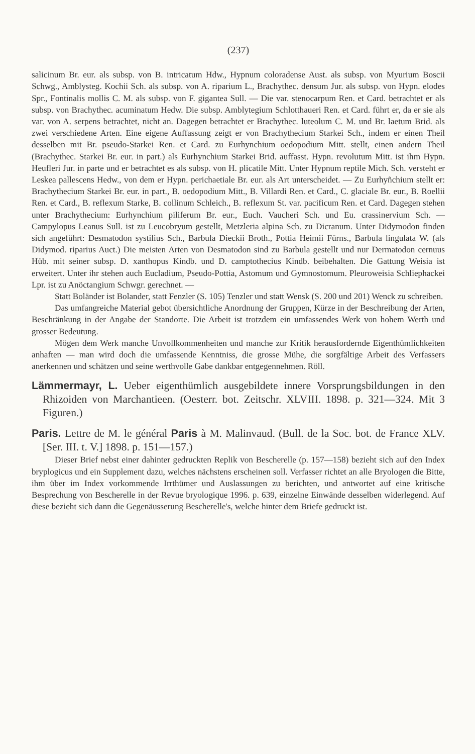(237)
salicinum Br. eur. als subsp. von B. intricatum Hdw., Hypnum coloradense Aust. als subsp. von Myurium Boscii Schwg., Amblysteg. Kochii Sch. als subsp. von A. riparium L., Brachythec. densum Jur. als subsp. von Hypn. elodes Spr., Fontinalis mollis C. M. als subsp. von F. gigantea Sull. — Die var. stenocarpum Ren. et Card. betrachtet er als subsp. von Brachythec. acuminatum Hedw. Die subsp. Amblytegium Schlotthaueri Ren. et Card. führt er, da er sie als var. von A. serpens betrachtet, nicht an. Dagegen betrachtet er Brachythec. luteolum C. M. und Br. laetum Brid. als zwei verschiedene Arten. Eine eigene Auffassung zeigt er von Brachythecium Starkei Sch., indem er einen Theil desselben mit Br. pseudo-Starkei Ren. et Card. zu Eurhynchium oedopodium Mitt. stellt, einen andern Theil (Brachythec. Starkei Br. eur. in part.) als Eurhynchium Starkei Brid. auffasst. Hypn. revolutum Mitt. ist ihm Hypn. Heufleri Jur. in parte und er betrachtet es als subsp. von H. plicatile Mitt. Unter Hypnum reptile Mich. Sch. versteht er Leskea pallescens Hedw., von dem er Hypn. perichaetiale Br. eur. als Art unterscheidet. — Zu Eurhyñchium stellt er: Brachythecium Starkei Br. eur. in part., B. oedopodium Mitt., B. Villardi Ren. et Card., C. glaciale Br. eur., B. Roellii Ren. et Card., B. reflexum Starke, B. collinum Schleich., B. reflexum St. var. pacificum Ren. et Card. Dagegen stehen unter Brachythecium: Eurhynchium piliferum Br. eur., Euch. Vaucheri Sch. und Eu. crassinervium Sch. — Campylopus Leanus Sull. ist zu Leucobryum gestellt, Metzleria alpina Sch. zu Dicranum. Unter Didymodon finden sich angeführt: Desmatodon systilius Sch., Barbula Dieckii Broth., Pottia Heimii Fürns., Barbula lingulata W. (als Didymod. riparius Auct.) Die meisten Arten von Desmatodon sind zu Barbula gestellt und nur Dermatodon cernuus Hüb. mit seiner subsp. D. xanthopus Kindb. und D. camptothecius Kindb. beibehalten. Die Gattung Weisia ist erweitert. Unter ihr stehen auch Eucladium, Pseudo-Pottia, Astomum und Gymnostomum. Pleuroweisia Schliephackei Lpr. ist zu Anöctangium Schwgr. gerechnet. —
Statt Boländer ist Bolander, statt Fenzler (S. 105) Tenzler und statt Wensk (S. 200 und 201) Wenck zu schreiben.
Das umfangreiche Material gebot übersichtliche Anordnung der Gruppen, Kürze in der Beschreibung der Arten, Beschränkung in der Angabe der Standorte. Die Arbeit ist trotzdem ein umfassendes Werk von hohem Werth und grosser Bedeutung.
Mögen dem Werk manche Unvollkommenheiten und manche zur Kritik herausfordernde Eigenthümlichkeiten anhaften — man wird doch die umfassende Kenntniss, die grosse Mühe, die sorgfältige Arbeit des Verfassers anerkennen und schätzen und seine werthvolle Gabe dankbar entgegennehmen. Röll.
Lämmermayr, L. Ueber eigenthümlich ausgebildete innere Vorsprungsbildungen in den Rhizoiden von Marchantieen. (Oesterr. bot. Zeitschr. XLVIII. 1898. p. 321—324. Mit 3 Figuren.)
Paris. Lettre de M. le général Paris à M. Malinvaud. (Bull. de la Soc. bot. de France XLV. [Ser. III. t. V.] 1898. p. 151—157.)
Dieser Brief nebst einer dahinter gedruckten Replik von Bescherelle (p. 157—158) bezieht sich auf den Index bryplogicus und ein Supplement dazu, welches nächstens erscheinen soll. Verfasser richtet an alle Bryologen die Bitte, ihm über im Index vorkommende Irrthümer und Auslassungen zu berichten, und antwortet auf eine kritische Besprechung von Bescherelle in der Revue bryologique 1996. p. 639, einzelne Einwände desselben widerlegend. Auf diese bezieht sich dann die Gegenäusserung Bescherelle's, welche hinter dem Briefe gedruckt ist.